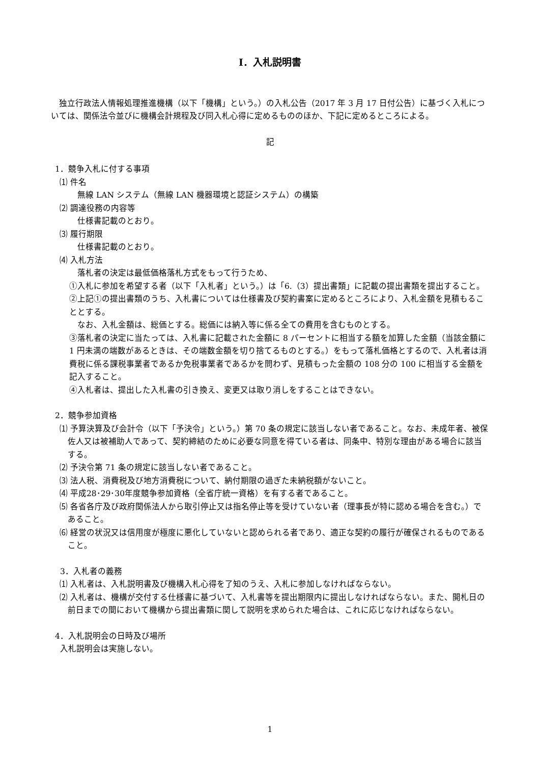Ⅰ．入札説明書
独立行政法人情報処理推進機構（以下「機構」という。）の入札公告（2017 年 3 月 17 日付公告）に基づく入札については、関係法令並びに機構会計規程及び同入札心得に定めるもののほか、下記に定めるところによる。
記
1．競争入札に付する事項
⑴ 件名
無線 LAN システム（無線 LAN 機器環境と認証システム）の構築
⑵ 調達役務の内容等
仕様書記載のとおり。
⑶ 履行期限
仕様書記載のとおり。
⑷ 入札方法
落札者の決定は最低価格落札方式をもって行うため、
①入札に参加を希望する者（以下「入札者」という。）は「6.（3）提出書類」に記載の提出書類を提出すること。
②上記①の提出書類のうち、入札書については仕様書及び契約書案に定めるところにより、入札金額を見積もることとする。
なお、入札金額は、総価とする。総価には納入等に係る全ての費用を含むものとする。
③落札者の決定に当たっては、入札書に記載された金額に 8 パーセントに相当する額を加算した金額（当該金額に 1 円未満の端数があるときは、その端数金額を切り捨てるものとする。）をもって落札価格とするので、入札者は消費税に係る課税事業者であるか免税事業者であるかを問わず、見積もった金額の 108 分の 100 に相当する金額を記入すること。
④入札者は、提出した入札書の引き換え、変更又は取り消しをすることはできない。
2．競争参加資格
⑴ 予算決算及び会計令（以下「予決令」という。）第 70 条の規定に該当しない者であること。なお、未成年者、被保佐人又は被補助人であって、契約締結のために必要な同意を得ている者は、同条中、特別な理由がある場合に該当する。
⑵ 予決令第 71 条の規定に該当しない者であること。
⑶ 法人税、消費税及び地方消費税について、納付期限の過ぎた未納税額がないこと。
⑷ 平成28･29･30年度競争参加資格（全省庁統一資格）を有する者であること。
⑸ 各省各庁及び政府関係法人から取引停止又は指名停止等を受けていない者（理事長が特に認める場合を含む。）であること。
⑹ 経営の状況又は信用度が極度に悪化していないと認められる者であり、適正な契約の履行が確保されるものであること。
3．入札者の義務
⑴ 入札者は、入札説明書及び機構入札心得を了知のうえ、入札に参加しなければならない。
⑵ 入札者は、機構が交付する仕様書に基づいて、入札書等を提出期限内に提出しなければならない。また、開札日の前日までの間において機構から提出書類に関して説明を求められた場合は、これに応じなければならない。
4．入札説明会の日時及び場所
入札説明会は実施しない。
1